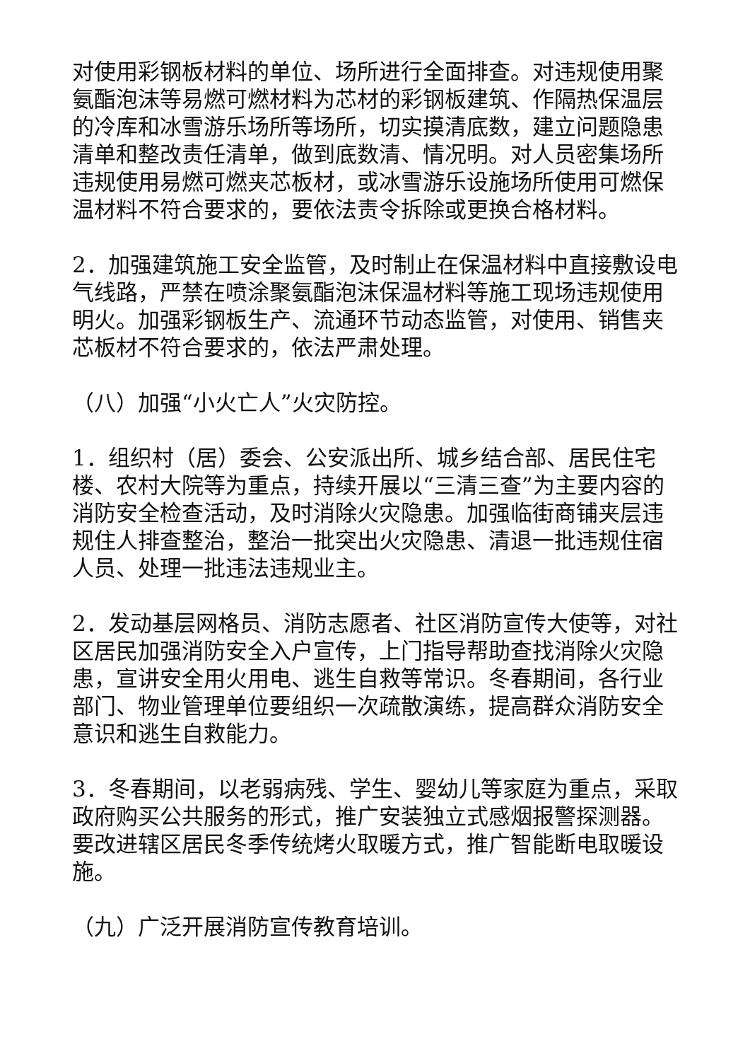对使用彩钢板材料的单位、场所进行全面排查。对违规使用聚氨酯泡沫等易燃可燃材料为芯材的彩钢板建筑、作隔热保温层的冷库和冰雪游乐场所等场所，切实摸清底数，建立问题隐患清单和整改责任清单，做到底数清、情况明。对人员密集场所违规使用易燃可燃夹芯板材，或冰雪游乐设施场所使用可燃保温材料不符合要求的，要依法责令拆除或更换合格材料。
2．加强建筑施工安全监管，及时制止在保温材料中直接敷设电气线路，严禁在喷涂聚氨酯泡沫保温材料等施工现场违规使用明火。加强彩钢板生产、流通环节动态监管，对使用、销售夹芯板材不符合要求的，依法严肃处理。
（八）加强“小火亡人”火灾防控。
1．组织村（居）委会、公安派出所、城乡结合部、居民住宅楼、农村大院等为重点，持续开展以“三清三查”为主要内容的消防安全检查活动，及时消除火灾隐患。加强临街商铺夹层违规住人排查整治，整治一批突出火灾隐患、清退一批违规住宿人员、处理一批违法违规业主。
2．发动基层网格员、消防志愿者、社区消防宣传大使等，对社区居民加强消防安全入户宣传，上门指导帮助查找消除火灾隐患，宣讲安全用火用电、逃生自救等常识。冬春期间，各行业部门、物业管理单位要组织一次疏散演练，提高群众消防安全意识和逃生自救能力。
3．冬春期间，以老弱病残、学生、婴幼儿等家庭为重点，采取政府购买公共服务的形式，推广安装独立式感烟报警探测器。要改进辖区居民冬季传统烤火取暖方式，推广智能断电取暖设施。
（九）广泛开展消防宣传教育培训。